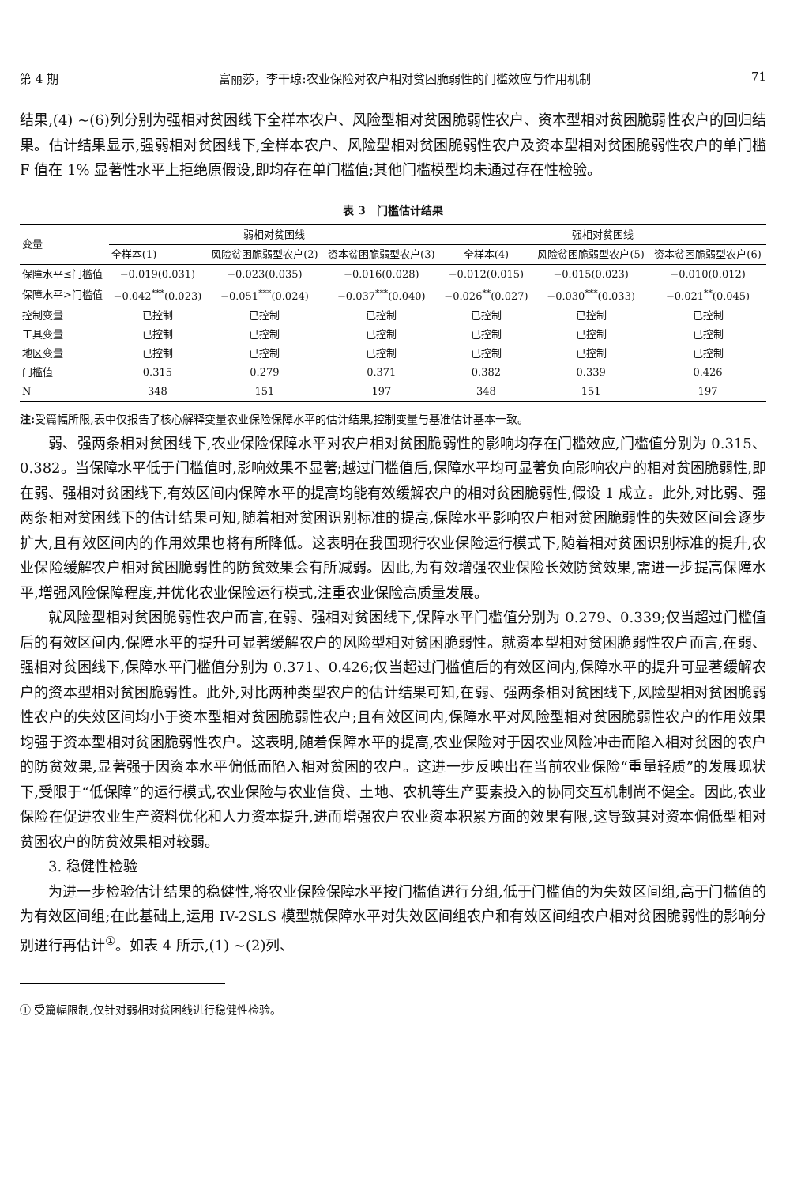第 4 期 富丽莎，李干琼:农业保险对农户相对贫困脆弱性的门槛效应与作用机制 71
结果,(4) ~(6)列分别为强相对贫困线下全样本农户、风险型相对贫困脆弱性农户、资本型相对贫困脆弱性农户的回归结果。估计结果显示,强弱相对贫困线下,全样本农户、风险型相对贫困脆弱性农户及资本型相对贫困脆弱性农户的单门槛 F 值在 1% 显著性水平上拒绝原假设,即均存在单门槛值;其他门槛模型均未通过存在性检验。
表 3　门槛估计结果
| 变量 | 弱相对贫困线 | | | 强相对贫困线 | | |
| --- | --- | --- | --- | --- | --- | --- |
| | 全样本(1) | 风险贫困脆弱型农户(2) | 资本贫困脆弱型农户(3) | 全样本(4) | 风险贫困脆弱型农户(5) | 资本贫困脆弱型农户(6) |
| 保障水平≤门槛值 | −0.019(0.031) | −0.023(0.035) | −0.016(0.028) | −0.012(0.015) | −0.015(0.023) | −0.010(0.012) |
| 保障水平>门槛值 | −0.042<sup>***</sup>(0.023) | −0.051<sup>***</sup>(0.024) | −0.037<sup>***</sup>(0.040) | −0.026<sup>**</sup>(0.027) | −0.030<sup>***</sup>(0.033) | −0.021<sup>**</sup>(0.045) |
| 控制变量 | 已控制 | 已控制 | 已控制 | 已控制 | 已控制 | 已控制 |
| 工具变量 | 已控制 | 已控制 | 已控制 | 已控制 | 已控制 | 已控制 |
| 地区变量 | 已控制 | 已控制 | 已控制 | 已控制 | 已控制 | 已控制 |
| 门槛值 | 0.315 | 0.279 | 0.371 | 0.382 | 0.339 | 0.426 |
| N | 348 | 151 | 197 | 348 | 151 | 197 |
注: 受篇幅所限,表中仅报告了核心解释变量农业保险保障水平的估计结果,控制变量与基准估计基本一致。
弱、强两条相对贫困线下,农业保险保障水平对农户相对贫困脆弱性的影响均存在门槛效应,门槛值分别为 0.315、0.382。当保障水平低于门槛值时,影响效果不显著;越过门槛值后,保障水平均可显著负向影响农户的相对贫困脆弱性,即在弱、强相对贫困线下,有效区间内保障水平的提高均能有效缓解农户的相对贫困脆弱性,假设 1 成立。此外,对比弱、强两条相对贫困线下的估计结果可知,随着相对贫困识别标准的提高,保障水平影响农户相对贫困脆弱性的失效区间会逐步扩大,且有效区间内的作用效果也将有所降低。这表明在我国现行农业保险运行模式下,随着相对贫困识别标准的提升,农业保险缓解农户相对贫困脆弱性的防贫效果会有所减弱。因此,为有效增强农业保险长效防贫效果,需进一步提高保障水平,增强风险保障程度,并优化农业保险运行模式,注重农业保险高质量发展。
就风险型相对贫困脆弱性农户而言,在弱、强相对贫困线下,保障水平门槛值分别为 0.279、0.339;仅当超过门槛值后的有效区间内,保障水平的提升可显著缓解农户的风险型相对贫困脆弱性。就资本型相对贫困脆弱性农户而言,在弱、强相对贫困线下,保障水平门槛值分别为 0.371、0.426;仅当超过门槛值后的有效区间内,保障水平的提升可显著缓解农户的资本型相对贫困脆弱性。此外,对比两种类型农户的估计结果可知,在弱、强两条相对贫困线下,风险型相对贫困脆弱性农户的失效区间均小于资本型相对贫困脆弱性农户;且有效区间内,保障水平对风险型相对贫困脆弱性农户的作用效果均强于资本型相对贫困脆弱性农户。这表明,随着保障水平的提高,农业保险对于因农业风险冲击而陷入相对贫困的农户的防贫效果,显著强于因资本水平偏低而陷入相对贫困的农户。这进一步反映出在当前农业保险“重量轻质”的发展现状下,受限于“低保障”的运行模式,农业保险与农业信贷、土地、农机等生产要素投入的协同交互机制尚不健全。因此,农业保险在促进农业生产资料优化和人力资本提升,进而增强农户农业资本积累方面的效果有限,这导致其对资本偏低型相对贫困农户的防贫效果相对较弱。
3. 稳健性检验
为进一步检验估计结果的稳健性,将农业保险保障水平按门槛值进行分组,低于门槛值的为失效区间组,高于门槛值的为有效区间组;在此基础上,运用 IV-2SLS 模型就保障水平对失效区间组农户和有效区间组农户相对贫困脆弱性的影响分别进行再估计<sup>①</sup>。如表 4 所示,(1) ~(2)列、
① 受篇幅限制,仅针对弱相对贫困线进行稳健性检验。